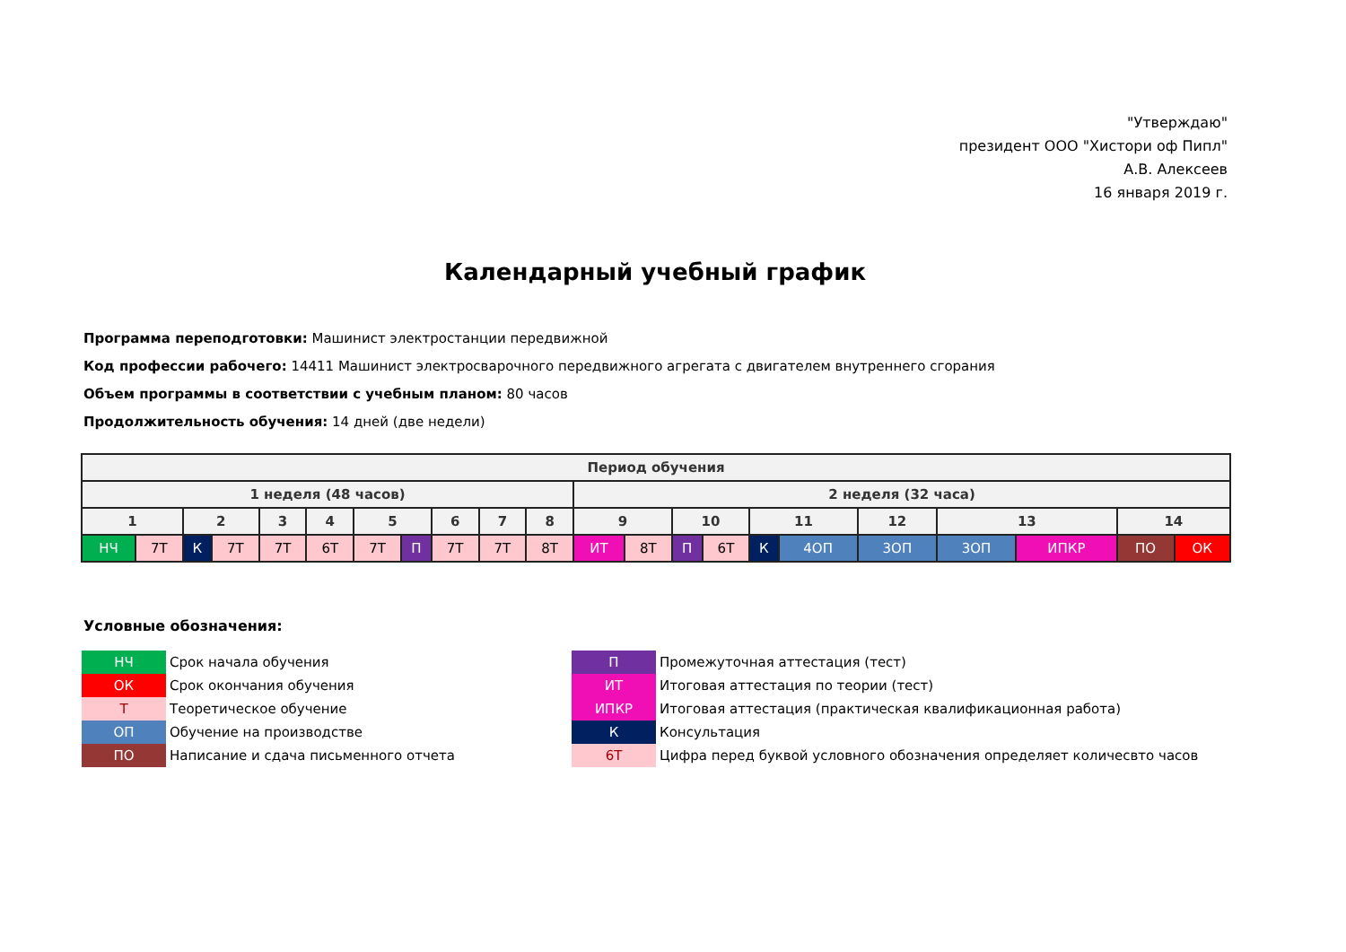"Утверждаю"
президент ООО "Хистори оф Пипл"
А.В. Алексеев
16 января 2019 г.
Календарный учебный график
Программа переподготовки: Машинист электростанции передвижной
Код профессии рабочего: 14411 Машинист электросварочного передвижного агрегата с двигателем внутреннего сгорания
Объем программы в соответствии с учебным планом: 80 часов
Продолжительность обучения: 14 дней (две недели)
| Период обучения | | | | | | | | | | | | | | | | | | | | | |
| --- | --- | --- | --- | --- | --- | --- | --- | --- | --- | --- | --- | --- | --- | --- | --- | --- | --- | --- | --- | --- | --- |
| 1 неделя (48 часов) | | | | | | | | | | | 2 неделя (32 часа) | | | | | | | | | | |
| 1 | | 2 | | 3 | 4 | 5 | | 6 | 7 | 8 | 9 | | 10 | | 11 | | 12 | 13 | | 14 | |
| НЧ | 7Т | К | 7Т | 7Т | 6Т | 7Т | П | 7Т | 7Т | 8Т | ИТ | 8Т | П | 6Т | К | 4ОП | 3ОП | 3ОП | ИПКР | ПО | ОК |
Условные обозначения:
| НЧ | Срок начала обучения |
| ОК | Срок окончания обучения |
| Т | Теоретическое обучение |
| ОП | Обучение на производстве |
| ПО | Написание и сдача письменного отчета |
| П | Промежуточная аттестация (тест) |
| ИТ | Итоговая аттестация по теории (тест) |
| ИПКР | Итоговая аттестация (практическая квалификационная работа) |
| К | Консультация |
| 6Т | Цифра перед буквой условного обозначения определяет количесвто часов |